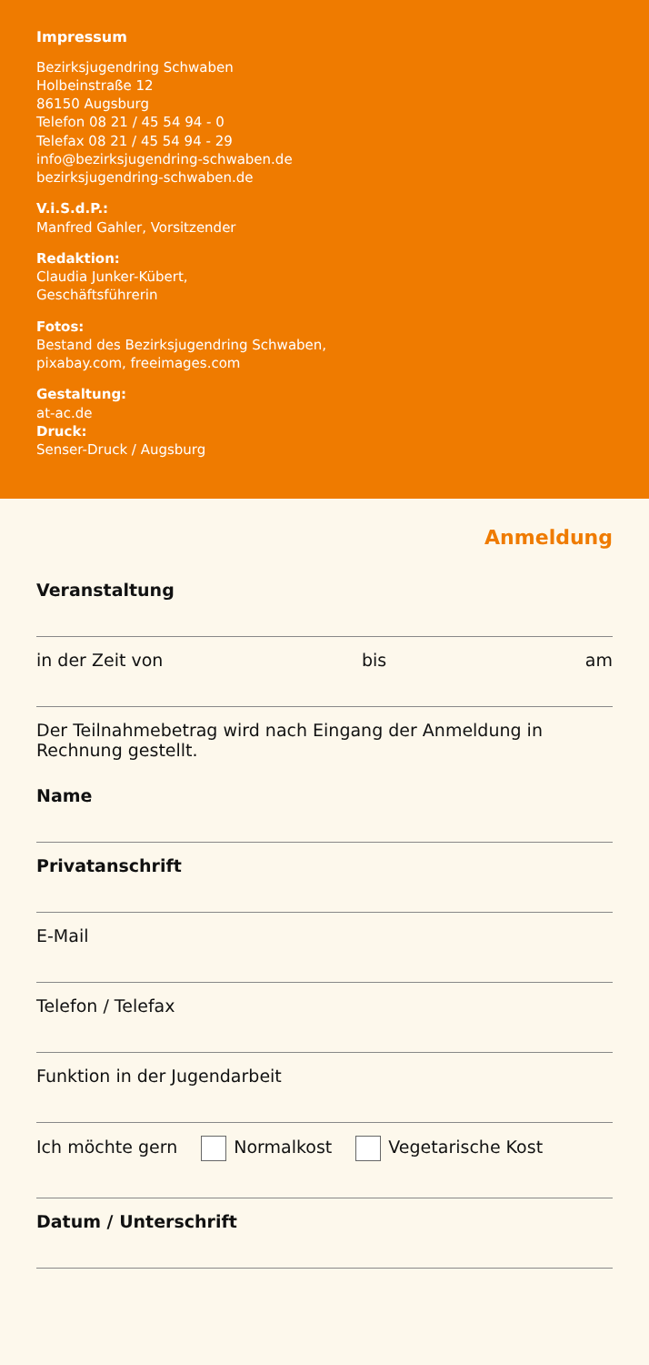Impressum
Bezirksjugendring Schwaben
Holbeinstraße 12
86150 Augsburg
Telefon 08 21 / 45 54 94 - 0
Telefax 08 21 / 45 54 94 - 29
info@bezirksjugendring-schwaben.de
bezirksjugendring-schwaben.de
V.i.S.d.P.:
Manfred Gahler, Vorsitzender
Redaktion:
Claudia Junker-Kübert,
Geschäftsführerin
Fotos:
Bestand des Bezirksjugendring Schwaben,
pixabay.com, freeimages.com
Gestaltung:
at-ac.de
Druck:
Senser-Druck / Augsburg
Anmeldung
Veranstaltung
in der Zeit von bis am
Der Teilnahmebetrag wird nach Eingang der Anmeldung in Rechnung gestellt.
Name
Privatanschrift
E-Mail
Telefon / Telefax
Funktion in der Jugendarbeit
Ich möchte gern Normalkost Vegetarische Kost
Datum / Unterschrift